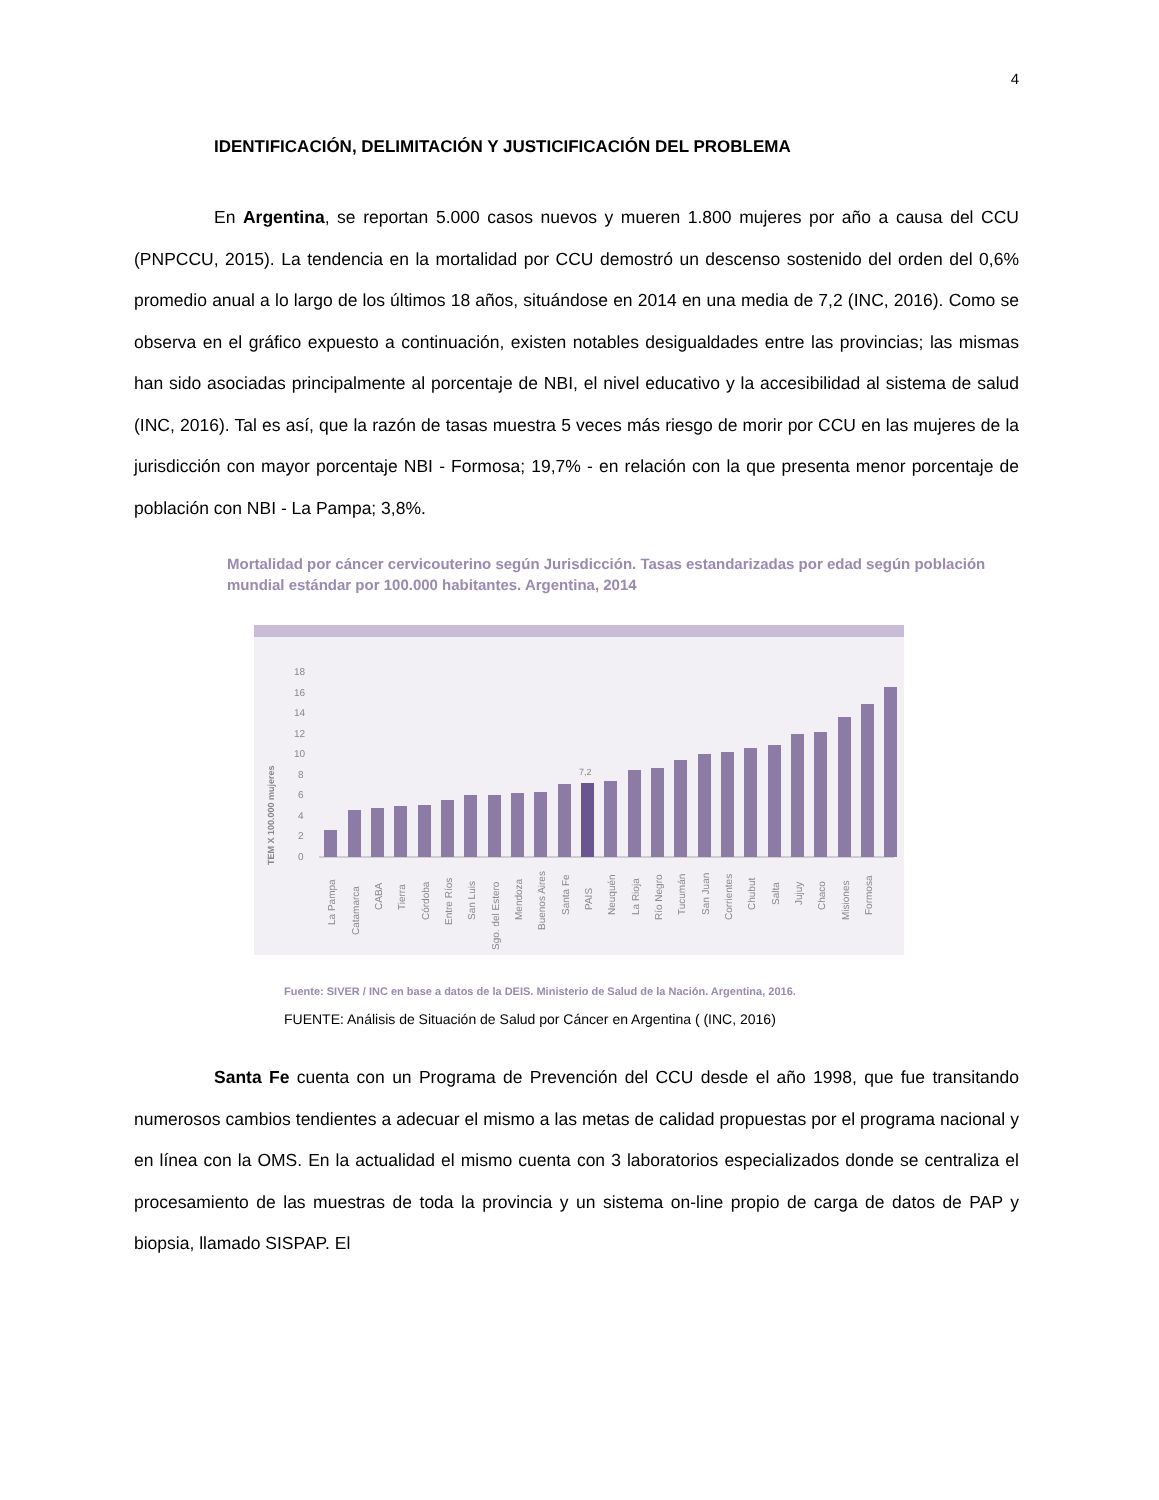4
IDENTIFICACIÓN, DELIMITACIÓN Y JUSTICIFICACIÓN DEL PROBLEMA
En Argentina, se reportan 5.000 casos nuevos y mueren 1.800 mujeres por año a causa del CCU (PNPCCU, 2015). La tendencia en la mortalidad por CCU demostró un descenso sostenido del orden del 0,6% promedio anual a lo largo de los últimos 18 años, situándose en 2014 en una media de 7,2 (INC, 2016). Como se observa en el gráfico expuesto a continuación, existen notables desigualdades entre las provincias; las mismas han sido asociadas principalmente al porcentaje de NBI, el nivel educativo y la accesibilidad al sistema de salud (INC, 2016). Tal es así, que la razón de tasas muestra 5 veces más riesgo de morir por CCU en las mujeres de la jurisdicción con mayor porcentaje NBI - Formosa; 19,7% - en relación con la que presenta menor porcentaje de población con NBI - La Pampa; 3,8%.
Mortalidad por cáncer cervicouterino según Jurisdicción. Tasas estandarizadas por edad según población mundial estándar por 100.000 habitantes. Argentina, 2014
TEM X 100.000 mujeres
18
16
14
12
10
8
6
4
2
0
7,2
La Pampa
Catamarca
CABA
Tierra
Córdoba
Entre Ríos
San Luis
Sgo. del Estero
Mendoza
Buenos Aires
Santa Fe
PAIS
Neuquén
La Rioja
Río Negro
Tucumán
San Juan
Corrientes
Chubut
Salta
Jujuy
Chaco
Misiones
Formosa
Fuente: SIVER / INC en base a datos de la DEIS. Ministerio de Salud de la Nación. Argentina, 2016.
FUENTE: Análisis de Situación de Salud por Cáncer en Argentina ( (INC, 2016)
Santa Fe cuenta con un Programa de Prevención del CCU desde el año 1998, que fue transitando numerosos cambios tendientes a adecuar el mismo a las metas de calidad propuestas por el programa nacional y en línea con la OMS. En la actualidad el mismo cuenta con 3 laboratorios especializados donde se centraliza el procesamiento de las muestras de toda la provincia y un sistema on-line propio de carga de datos de PAP y biopsia, llamado SISPAP. El